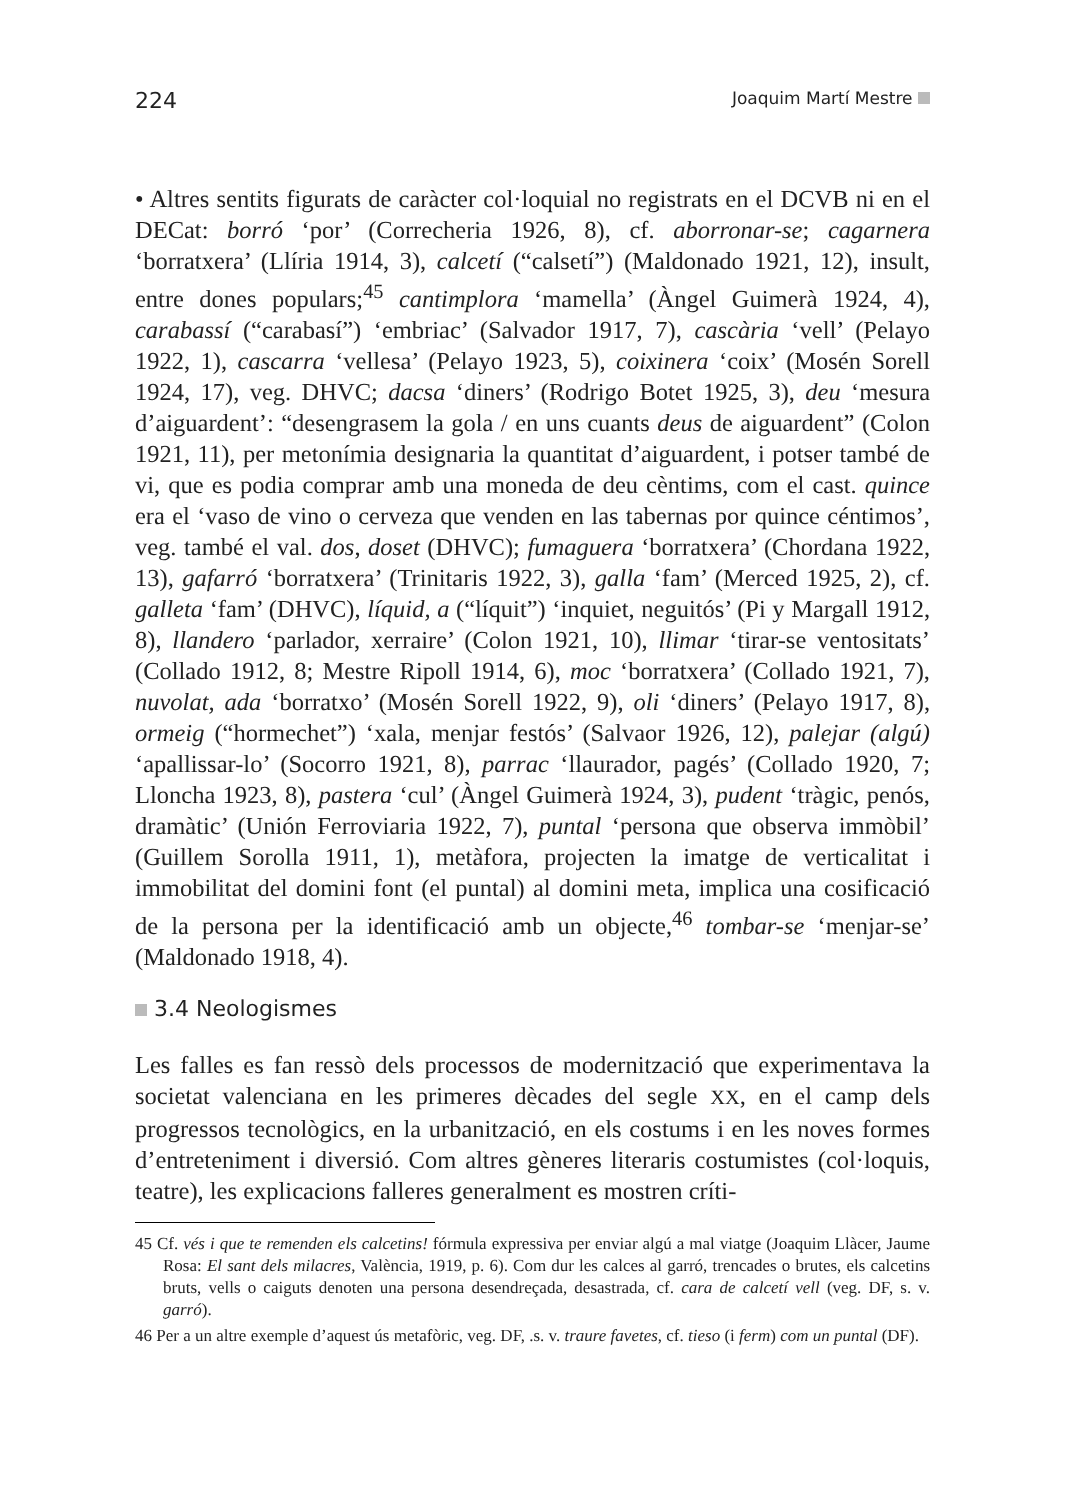224 Joaquim Martí Mestre
• Altres sentits figurats de caràcter col·loquial no registrats en el DCVB ni en el DECat: borró ‘por’ (Correcheria 1926, 8), cf. aborronar-se; cagarnera ‘borratxera’ (Llíria 1914, 3), calcetí (“calsetí”) (Maldonado 1921, 12), insult, entre dones populars;<sup>45</sup> cantimplora ‘mamella’ (Àngel Guimerà 1924, 4), carabassí (“carabasí”) ‘embriac’ (Salvador 1917, 7), cascària ‘vell’ (Pelayo 1922, 1), cascarra ‘vellesa’ (Pelayo 1923, 5), coixinera ‘coix’ (Mosén Sorell 1924, 17), veg. DHVC; dacsa ‘diners’ (Rodrigo Botet 1925, 3), deu ‘mesura d’aiguardent’: “desengrasem la gola / en uns cuants deus de aiguardent” (Colon 1921, 11), per metonímia designaria la quantitat d’aiguardent, i potser també de vi, que es podia comprar amb una moneda de deu cèntims, com el cast. quince era el ‘vaso de vino o cerveza que venden en las tabernas por quince céntimos’, veg. també el val. dos, doset (DHVC); fumaguera ‘borratxera’ (Chordana 1922, 13), gafarró ‘borratxera’ (Trinitaris 1922, 3), galla ‘fam’ (Merced 1925, 2), cf. galleta ‘fam’ (DHVC), líquid, a (“líquit”) ‘inquiet, neguitós’ (Pi y Margall 1912, 8), llandero ‘parlador, xerraire’ (Colon 1921, 10), llimar ‘tirar-se ventositats’ (Collado 1912, 8; Mestre Ripoll 1914, 6), moc ‘borratxera’ (Collado 1921, 7), nuvolat, ada ‘borratxo’ (Mosén Sorell 1922, 9), oli ‘diners’ (Pelayo 1917, 8), ormeig (“hormechet”) ‘xala, menjar festós’ (Salvaor 1926, 12), palejar (algú) ‘apallissar-lo’ (Socorro 1921, 8), parrac ‘llaurador, pagés’ (Collado 1920, 7; Lloncha 1923, 8), pastera ‘cul’ (Àngel Guimerà 1924, 3), pudent ‘tràgic, penós, dramàtic’ (Unión Ferroviaria 1922, 7), puntal ‘persona que observa immòbil’ (Guillem Sorolla 1911, 1), metàfora, projecten la imatge de verticalitat i immobilitat del domini font (el puntal) al domini meta, implica una cosificació de la persona per la identificació amb un objecte,<sup>46</sup> tombar-se ‘menjar-se’ (Maldonado 1918, 4).
3.4 Neologismes
Les falles es fan ressò dels processos de modernització que experimentava la societat valenciana en les primeres dècades del segle XX, en el camp dels progressos tecnològics, en la urbanització, en els costums i en les noves formes d’entreteniment i diversió. Com altres gèneres literaris costumistes (col·loquis, teatre), les explicacions falleres generalment es mostren críti-
45 Cf. vés i que te remenden els calcetins! fórmula expressiva per enviar algú a mal viatge (Joaquim Llàcer, Jaume Rosa: El sant dels milacres, València, 1919, p. 6). Com dur les calces al garró, trencades o brutes, els calcetins bruts, vells o caiguts denoten una persona desendreçada, desastrada, cf. cara de calcetí vell (veg. DF, s. v. garró).
46 Per a un altre exemple d’aquest ús metafòric, veg. DF, .s. v. traure favetes, cf. tieso (i ferm) com un puntal (DF).